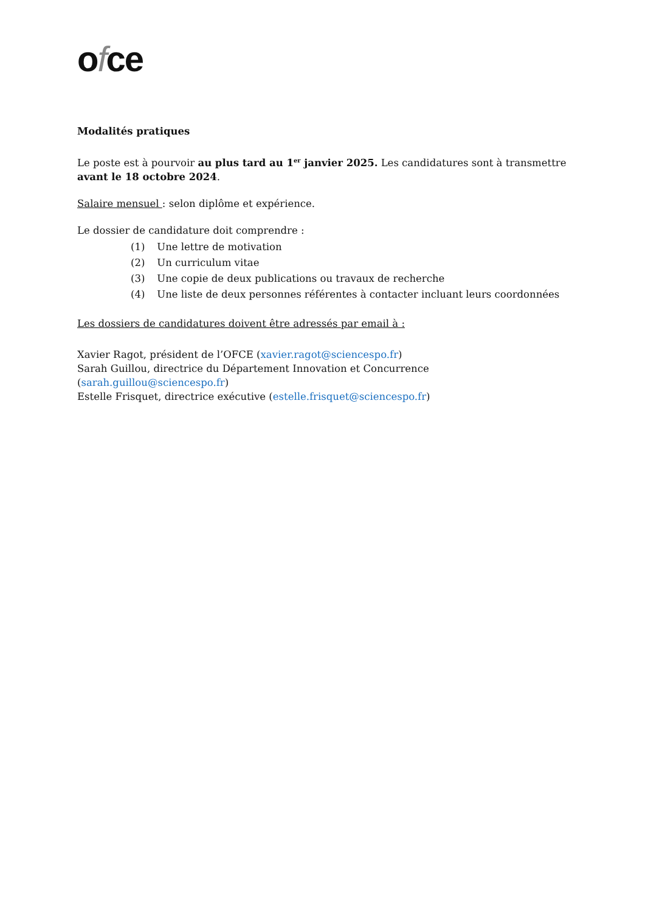ofce
Modalités pratiques
Le poste est à pourvoir au plus tard au 1<sup>er</sup> janvier 2025. Les candidatures sont à transmettre avant le 18 octobre 2024.
Salaire mensuel : selon diplôme et expérience.
Le dossier de candidature doit comprendre :
(1) Une lettre de motivation
(2) Un curriculum vitae
(3) Une copie de deux publications ou travaux de recherche
(4) Une liste de deux personnes référentes à contacter incluant leurs coordonnées
Les dossiers de candidatures doivent être adressés par email à :
Xavier Ragot, président de l’OFCE (xavier.ragot@sciencespo.fr)
Sarah Guillou, directrice du Département Innovation et Concurrence (sarah.guillou@sciencespo.fr)
Estelle Frisquet, directrice exécutive (estelle.frisquet@sciencespo.fr)